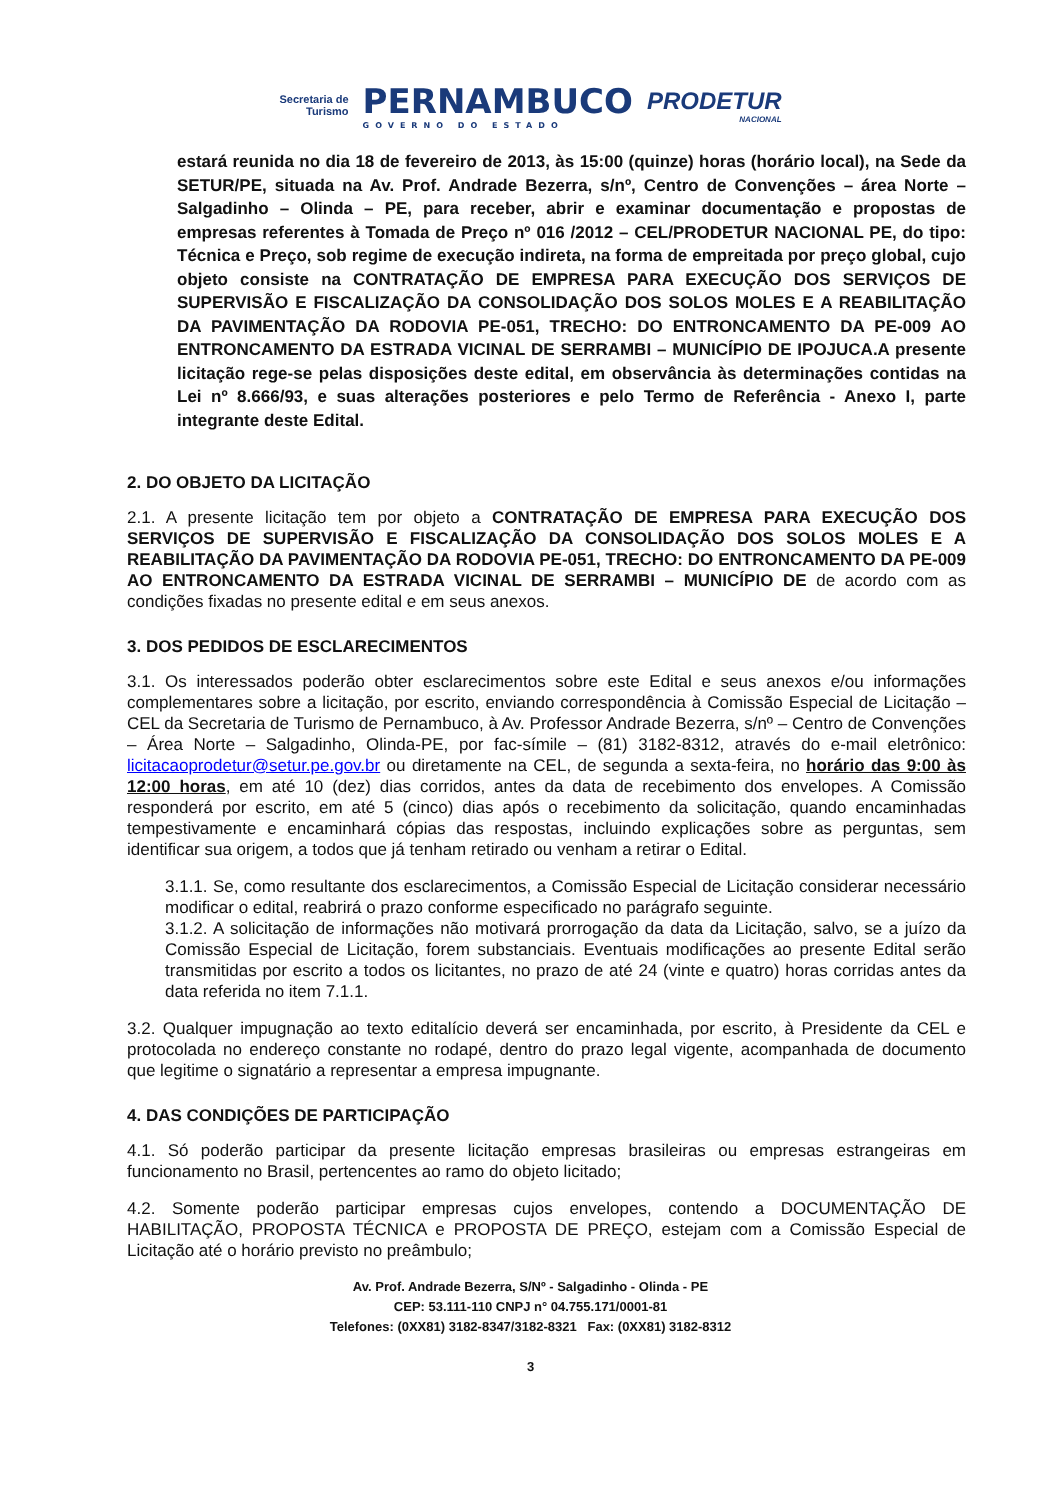Secretaria de
Turismo
PERNAMBUCO
GOVERNO DO ESTADO
PRODETUR
NACIONAL
estará reunida no dia 18 de fevereiro de 2013, às 15:00 (quinze) horas (horário local), na Sede da SETUR/PE, situada na Av. Prof. Andrade Bezerra, s/nº, Centro de Convenções – área Norte – Salgadinho – Olinda – PE, para receber, abrir e examinar documentação e propostas de empresas referentes à Tomada de Preço nº 016 /2012 – CEL/PRODETUR NACIONAL PE, do tipo: Técnica e Preço, sob regime de execução indireta, na forma de empreitada por preço global, cujo objeto consiste na CONTRATAÇÃO DE EMPRESA PARA EXECUÇÃO DOS SERVIÇOS DE SUPERVISÃO E FISCALIZAÇÃO DA CONSOLIDAÇÃO DOS SOLOS MOLES E A REABILITAÇÃO DA PAVIMENTAÇÃO DA RODOVIA PE-051, TRECHO: DO ENTRONCAMENTO DA PE-009 AO ENTRONCAMENTO DA ESTRADA VICINAL DE SERRAMBI – MUNICÍPIO DE IPOJUCA.A presente licitação rege-se pelas disposições deste edital, em observância às determinações contidas na Lei nº 8.666/93, e suas alterações posteriores e pelo Termo de Referência - Anexo I, parte integrante deste Edital.
2. DO OBJETO DA LICITAÇÃO
2.1. A presente licitação tem por objeto a CONTRATAÇÃO DE EMPRESA PARA EXECUÇÃO DOS SERVIÇOS DE SUPERVISÃO E FISCALIZAÇÃO DA CONSOLIDAÇÃO DOS SOLOS MOLES E A REABILITAÇÃO DA PAVIMENTAÇÃO DA RODOVIA PE-051, TRECHO: DO ENTRONCAMENTO DA PE-009 AO ENTRONCAMENTO DA ESTRADA VICINAL DE SERRAMBI – MUNICÍPIO DE de acordo com as condições fixadas no presente edital e em seus anexos.
3. DOS PEDIDOS DE ESCLARECIMENTOS
3.1. Os interessados poderão obter esclarecimentos sobre este Edital e seus anexos e/ou informações complementares sobre a licitação, por escrito, enviando correspondência à Comissão Especial de Licitação – CEL da Secretaria de Turismo de Pernambuco, à Av. Professor Andrade Bezerra, s/nº – Centro de Convenções – Área Norte – Salgadinho, Olinda-PE, por fac-símile – (81) 3182-8312, através do e-mail eletrônico: licitacaoprodetur@setur.pe.gov.br ou diretamente na CEL, de segunda a sexta-feira, no horário das 9:00 às 12:00 horas, em até 10 (dez) dias corridos, antes da data de recebimento dos envelopes. A Comissão responderá por escrito, em até 5 (cinco) dias após o recebimento da solicitação, quando encaminhadas tempestivamente e encaminhará cópias das respostas, incluindo explicações sobre as perguntas, sem identificar sua origem, a todos que já tenham retirado ou venham a retirar o Edital.
3.1.1. Se, como resultante dos esclarecimentos, a Comissão Especial de Licitação considerar necessário modificar o edital, reabrirá o prazo conforme especificado no parágrafo seguinte.
3.1.2. A solicitação de informações não motivará prorrogação da data da Licitação, salvo, se a juízo da Comissão Especial de Licitação, forem substanciais. Eventuais modificações ao presente Edital serão transmitidas por escrito a todos os licitantes, no prazo de até 24 (vinte e quatro) horas corridas antes da data referida no item 7.1.1.
3.2. Qualquer impugnação ao texto editalício deverá ser encaminhada, por escrito, à Presidente da CEL e protocolada no endereço constante no rodapé, dentro do prazo legal vigente, acompanhada de documento que legitime o signatário a representar a empresa impugnante.
4. DAS CONDIÇÕES DE PARTICIPAÇÃO
4.1. Só poderão participar da presente licitação empresas brasileiras ou empresas estrangeiras em funcionamento no Brasil, pertencentes ao ramo do objeto licitado;
4.2. Somente poderão participar empresas cujos envelopes, contendo a DOCUMENTAÇÃO DE HABILITAÇÃO, PROPOSTA TÉCNICA e PROPOSTA DE PREÇO, estejam com a Comissão Especial de Licitação até o horário previsto no preâmbulo;
Av. Prof. Andrade Bezerra, S/Nº - Salgadinho - Olinda - PE
CEP: 53.111-110 CNPJ n° 04.755.171/0001-81
Telefones: (0XX81) 3182-8347/3182-8321 Fax: (0XX81) 3182-8312
3